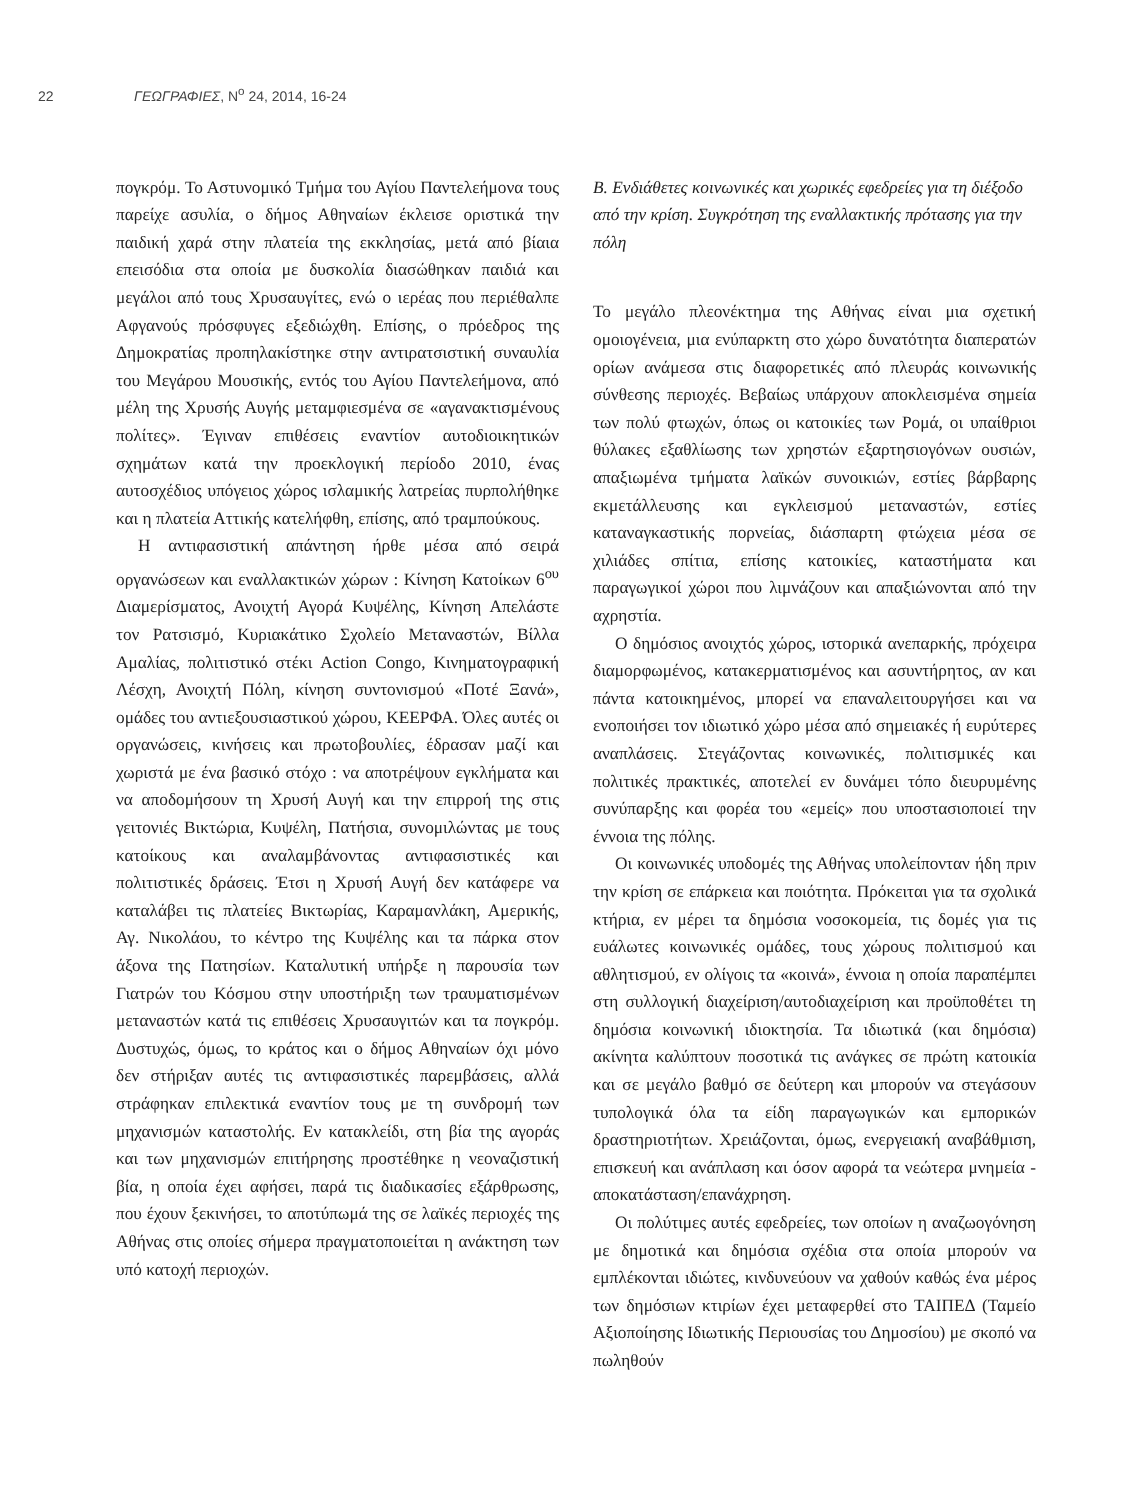22 ΓΕΩΓΡΑΦΙΕΣ, Ν<sup>ο</sup> 24, 2014, 16-24
πογκρόμ. Το Αστυνομικό Τμήμα του Αγίου Παντελεήμονα τους παρείχε ασυλία, ο δήμος Αθηναίων έκλεισε οριστικά την παιδική χαρά στην πλατεία της εκκλησίας, μετά από βίαια επεισόδια στα οποία με δυσκολία διασώθηκαν παιδιά και μεγάλοι από τους Χρυσαυγίτες, ενώ ο ιερέας που περιέθαλπε Αφγανούς πρόσφυγες εξεδιώχθη. Επίσης, ο πρόεδρος της Δημοκρατίας προπηλακίστηκε στην αντιρατσιστική συναυλία του Μεγάρου Μουσικής, εντός του Αγίου Παντελεήμονα, από μέλη της Χρυσής Αυγής μεταμφιεσμένα σε «αγανακτισμένους πολίτες». Έγιναν επιθέσεις εναντίον αυτοδιοικητικών σχημάτων κατά την προεκλογική περίοδο 2010, ένας αυτοσχέδιος υπόγειος χώρος ισλαμικής λατρείας πυρπολήθηκε και η πλατεία Αττικής κατελήφθη, επίσης, από τραμπούκους.
Η αντιφασιστική απάντηση ήρθε μέσα από σειρά οργανώσεων και εναλλακτικών χώρων : Κίνηση Κατοίκων 6<sup>ου</sup> Διαμερίσματος, Ανοιχτή Αγορά Κυψέλης, Κίνηση Απελάστε τον Ρατσισμό, Κυριακάτικο Σχολείο Μεταναστών, Βίλλα Αμαλίας, πολιτιστικό στέκι Action Congo, Κινηματογραφική Λέσχη, Ανοιχτή Πόλη, κίνηση συντονισμού «Ποτέ Ξανά», ομάδες του αντιεξουσιαστικού χώρου, ΚΕΕΡΦΑ. Όλες αυτές οι οργανώσεις, κινήσεις και πρωτοβουλίες, έδρασαν μαζί και χωριστά με ένα βασικό στόχο : να αποτρέψουν εγκλήματα και να αποδομήσουν τη Χρυσή Αυγή και την επιρροή της στις γειτονιές Βικτώρια, Κυψέλη, Πατήσια, συνομιλώντας με τους κατοίκους και αναλαμβάνοντας αντιφασιστικές και πολιτιστικές δράσεις. Έτσι η Χρυσή Αυγή δεν κατάφερε να καταλάβει τις πλατείες Βικτωρίας, Καραμανλάκη, Αμερικής, Αγ. Νικολάου, το κέντρο της Κυψέλης και τα πάρκα στον άξονα της Πατησίων. Καταλυτική υπήρξε η παρουσία των Γιατρών του Κόσμου στην υποστήριξη των τραυματισμένων μεταναστών κατά τις επιθέσεις Χρυσαυγιτών και τα πογκρόμ. Δυστυχώς, όμως, το κράτος και ο δήμος Αθηναίων όχι μόνο δεν στήριξαν αυτές τις αντιφασιστικές παρεμβάσεις, αλλά στράφηκαν επιλεκτικά εναντίον τους με τη συνδρομή των μηχανισμών καταστολής. Εν κατακλείδι, στη βία της αγοράς και των μηχανισμών επιτήρησης προστέθηκε η νεοναζιστική βία, η οποία έχει αφήσει, παρά τις διαδικασίες εξάρθρωσης, που έχουν ξεκινήσει, το αποτύπωμά της σε λαϊκές περιοχές της Αθήνας στις οποίες σήμερα πραγματοποιείται η ανάκτηση των υπό κατοχή περιοχών.
Β. Ενδιάθετες κοινωνικές και χωρικές εφεδρείες για τη διέξοδο από την κρίση. Συγκρότηση της εναλλακτικής πρότασης για την πόλη
Το μεγάλο πλεονέκτημα της Αθήνας είναι μια σχετική ομοιογένεια, μια ενύπαρκτη στο χώρο δυνατότητα διαπερατών ορίων ανάμεσα στις διαφορετικές από πλευράς κοινωνικής σύνθεσης περιοχές. Βεβαίως υπάρχουν αποκλεισμένα σημεία των πολύ φτωχών, όπως οι κατοικίες των Ρομά, οι υπαίθριοι θύλακες εξαθλίωσης των χρηστών εξαρτησιογόνων ουσιών, απαξιωμένα τμήματα λαϊκών συνοικιών, εστίες βάρβαρης εκμετάλλευσης και εγκλεισμού μεταναστών, εστίες καταναγκαστικής πορνείας, διάσπαρτη φτώχεια μέσα σε χιλιάδες σπίτια, επίσης κατοικίες, καταστήματα και παραγωγικοί χώροι που λιμνάζουν και απαξιώνονται από την αχρηστία.
Ο δημόσιος ανοιχτός χώρος, ιστορικά ανεπαρκής, πρόχειρα διαμορφωμένος, κατακερματισμένος και ασυντήρητος, αν και πάντα κατοικημένος, μπορεί να επαναλειτουργήσει και να ενοποιήσει τον ιδιωτικό χώρο μέσα από σημειακές ή ευρύτερες αναπλάσεις. Στεγάζοντας κοινωνικές, πολιτισμικές και πολιτικές πρακτικές, αποτελεί εν δυνάμει τόπο διευρυμένης συνύπαρξης και φορέα του «εμείς» που υποστασιοποιεί την έννοια της πόλης.
Οι κοινωνικές υποδομές της Αθήνας υπολείπονταν ήδη πριν την κρίση σε επάρκεια και ποιότητα. Πρόκειται για τα σχολικά κτήρια, εν μέρει τα δημόσια νοσοκομεία, τις δομές για τις ευάλωτες κοινωνικές ομάδες, τους χώρους πολιτισμού και αθλητισμού, εν ολίγοις τα «κοινά», έννοια η οποία παραπέμπει στη συλλογική διαχείριση/αυτοδιαχείριση και προϋποθέτει τη δημόσια κοινωνική ιδιοκτησία. Τα ιδιωτικά (και δημόσια) ακίνητα καλύπτουν ποσοτικά τις ανάγκες σε πρώτη κατοικία και σε μεγάλο βαθμό σε δεύτερη και μπορούν να στεγάσουν τυπολογικά όλα τα είδη παραγωγικών και εμπορικών δραστηριοτήτων. Χρειάζονται, όμως, ενεργειακή αναβάθμιση, επισκευή και ανάπλαση και όσον αφορά τα νεώτερα μνημεία - αποκατάσταση/επανάχρηση.
Οι πολύτιμες αυτές εφεδρείες, των οποίων η αναζωογόνηση με δημοτικά και δημόσια σχέδια στα οποία μπορούν να εμπλέκονται ιδιώτες, κινδυνεύουν να χαθούν καθώς ένα μέρος των δημόσιων κτιρίων έχει μεταφερθεί στο ΤΑΙΠΕΔ (Ταμείο Αξιοποίησης Ιδιωτικής Περιουσίας του Δημοσίου) με σκοπό να πωληθούν